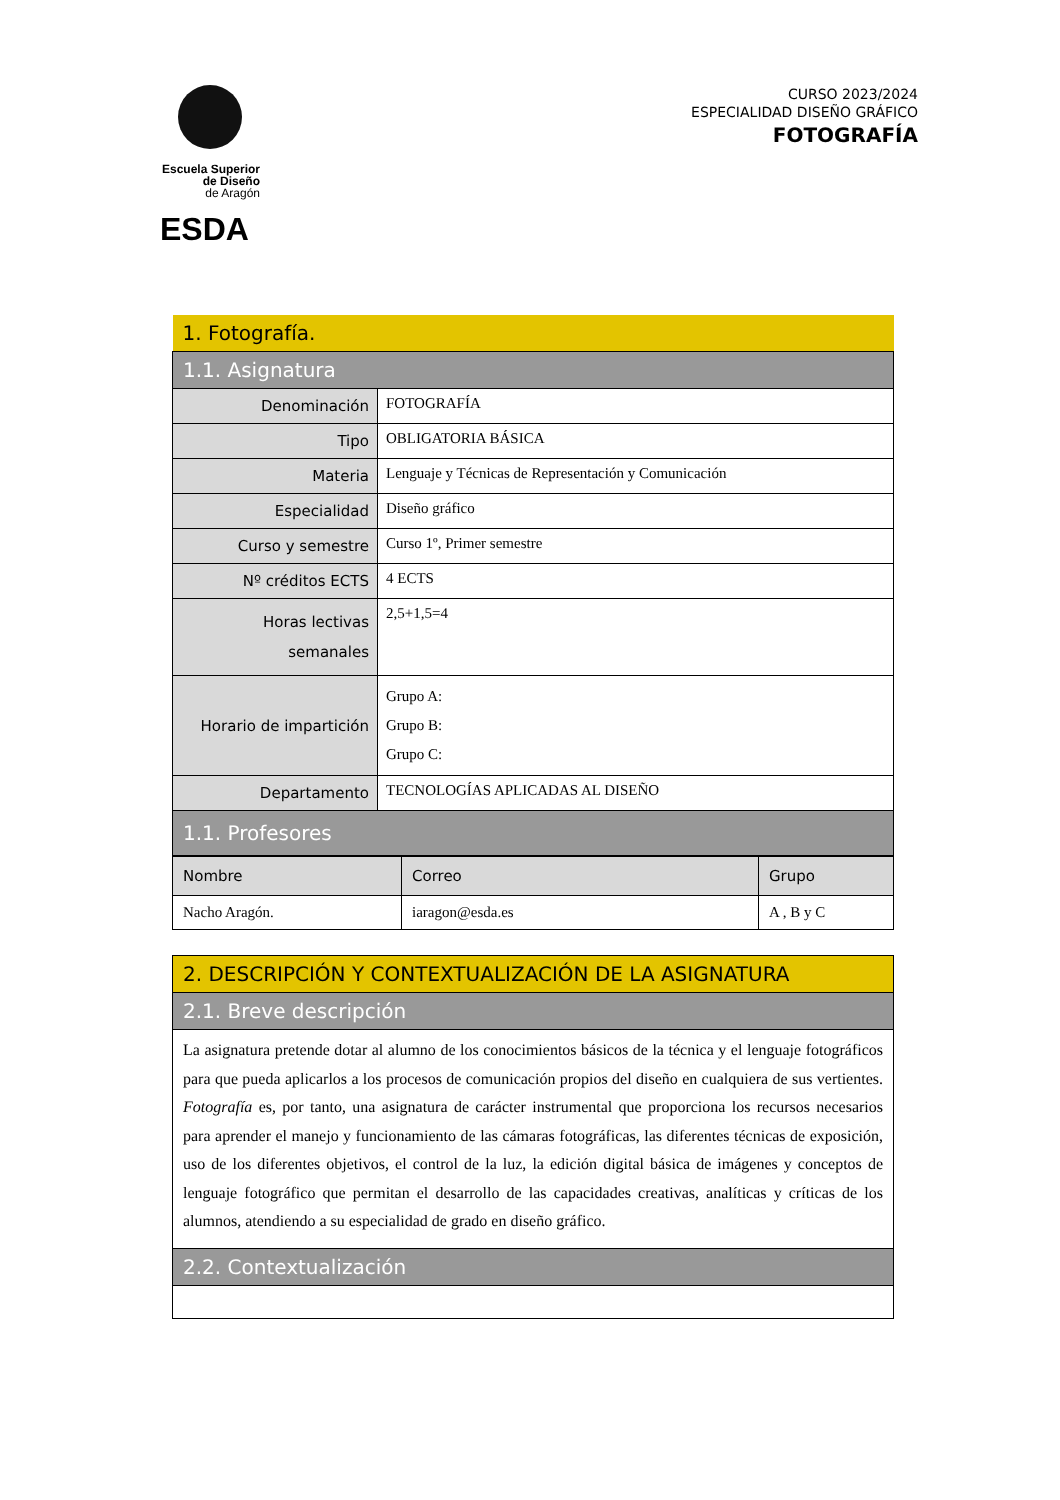Escuela Superior
de Diseño
de Aragón
ESDA
CURSO 2023/2024
ESPECIALIDAD DISEÑO GRÁFICO
FOTOGRAFÍA
| 1. Fotografía. | |
| 1.1. Asignatura | |
| Denominación | FOTOGRAFÍA |
| Tipo | OBLIGATORIA BÁSICA |
| Materia | Lenguaje y Técnicas de Representación y Comunicación |
| Especialidad | Diseño gráfico |
| Curso y semestre | Curso 1º, Primer semestre |
| Nº créditos ECTS | 4 ECTS |
| Horas lectivas semanales | 2,5+1,5=4 |
| Horario de impartición | Grupo A: Grupo B: Grupo C: |
| Departamento | TECNOLOGÍAS APLICADAS AL DISEÑO |
| 1.1. Profesores | |
| Nombre | Correo | Grupo |
| Nacho Aragón. | iaragon@esda.es | A , B y C |
| 2. DESCRIPCIÓN Y CONTEXTUALIZACIÓN DE LA ASIGNATURA |
| 2.1. Breve descripción |
| La asignatura pretende dotar al alumno de los conocimientos básicos de la técnica y el lenguaje fotográficos para que pueda aplicarlos a los procesos de comunicación propios del diseño en cualquiera de sus vertientes. Fotografía es, por tanto, una asignatura de carácter instrumental que proporciona los recursos necesarios para aprender el manejo y funcionamiento de las cámaras fotográficas, las diferentes técnicas de exposición, uso de los diferentes objetivos, el control de la luz, la edición digital básica de imágenes y conceptos de lenguaje fotográfico que permitan el desarrollo de las capacidades creativas, analíticas y críticas de los alumnos, atendiendo a su especialidad de grado en diseño gráfico. |
| 2.2. Contextualización |